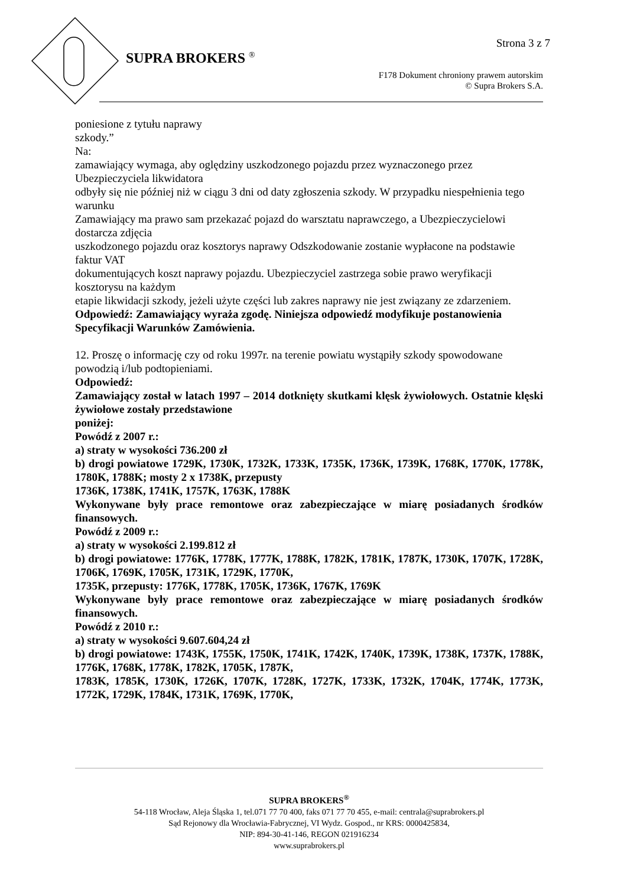Strona 3 z 7
SUPRA BROKERS <sup>®</sup>
F178 Dokument chroniony prawem autorskim
© Supra Brokers S.A.
poniesione z tytułu naprawy
szkody.”
Na:
zamawiający wymaga, aby oględziny uszkodzonego pojazdu przez wyznaczonego przez Ubezpieczyciela likwidatora
odbyły się nie później niż w ciągu 3 dni od daty zgłoszenia szkody. W przypadku niespełnienia tego warunku
Zamawiający ma prawo sam przekazać pojazd do warsztatu naprawczego, a Ubezpieczycielowi dostarcza zdjęcia
uszkodzonego pojazdu oraz kosztorys naprawy Odszkodowanie zostanie wypłacone na podstawie faktur VAT
dokumentujących koszt naprawy pojazdu. Ubezpieczyciel zastrzega sobie prawo weryfikacji kosztorysu na każdym
etapie likwidacji szkody, jeżeli użyte części lub zakres naprawy nie jest związany ze zdarzeniem.
Odpowiedź: Zamawiający wyraża zgodę. Niniejsza odpowiedź modyfikuje postanowienia Specyfikacji Warunków Zamówienia.
12. Proszę o informację czy od roku 1997r. na terenie powiatu wystąpiły szkody spowodowane powodzią i/lub podtopieniami.
Odpowiedź:
Zamawiający został w latach 1997 – 2014 dotknięty skutkami klęsk żywiołowych. Ostatnie klęski żywiołowe zostały przedstawione
poniżej:
Powódź z 2007 r.:
a) straty w wysokości 736.200 zł
b) drogi powiatowe 1729K, 1730K, 1732K, 1733K, 1735K, 1736K, 1739K, 1768K, 1770K, 1778K, 1780K, 1788K; mosty 2 x 1738K, przepusty
1736K, 1738K, 1741K, 1757K, 1763K, 1788K
Wykonywane były prace remontowe oraz zabezpieczające w miarę posiadanych środków finansowych.
Powódź z 2009 r.:
a) straty w wysokości 2.199.812 zł
b) drogi powiatowe: 1776K, 1778K, 1777K, 1788K, 1782K, 1781K, 1787K, 1730K, 1707K, 1728K, 1706K, 1769K, 1705K, 1731K, 1729K, 1770K,
1735K, przepusty: 1776K, 1778K, 1705K, 1736K, 1767K, 1769K
Wykonywane były prace remontowe oraz zabezpieczające w miarę posiadanych środków finansowych.
Powódź z 2010 r.:
a) straty w wysokości 9.607.604,24 zł
b) drogi powiatowe: 1743K, 1755K, 1750K, 1741K, 1742K, 1740K, 1739K, 1738K, 1737K, 1788K, 1776K, 1768K, 1778K, 1782K, 1705K, 1787K,
1783K, 1785K, 1730K, 1726K, 1707K, 1728K, 1727K, 1733K, 1732K, 1704K, 1774K, 1773K, 1772K, 1729K, 1784K, 1731K, 1769K, 1770K,
SUPRA BROKERS<sup>®</sup>
54-118 Wrocław, Aleja Śląska 1, tel.071 77 70 400, faks 071 77 70 455, e-mail: centrala@suprabrokers.pl
Sąd Rejonowy dla Wrocławia-Fabrycznej, VI Wydz. Gospod., nr KRS: 0000425834,
NIP: 894-30-41-146, REGON 021916234
www.suprabrokers.pl